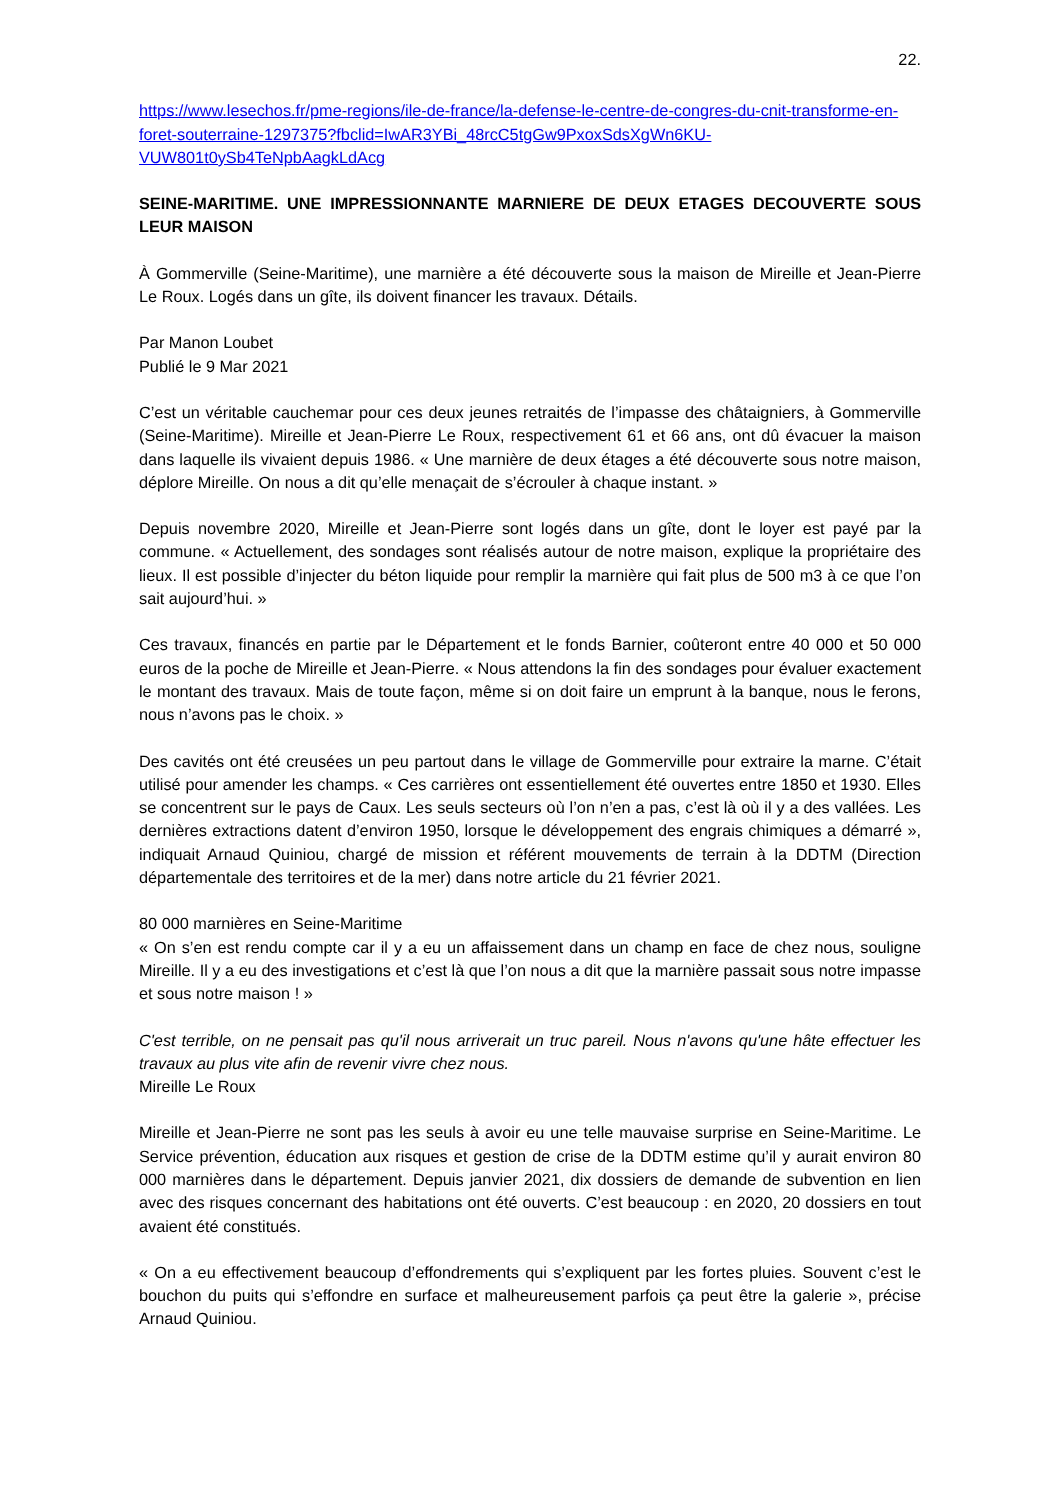22.
https://www.lesechos.fr/pme-regions/ile-de-france/la-defense-le-centre-de-congres-du-cnit-transforme-en-foret-souterraine-1297375?fbclid=IwAR3YBi_48rcC5tgGw9PxoxSdsXgWn6KU-VUW801t0ySb4TeNpbAagkLdAcg
SEINE-MARITIME. UNE IMPRESSIONNANTE MARNIERE DE DEUX ETAGES DECOUVERTE SOUS LEUR MAISON
À Gommerville (Seine-Maritime), une marnière a été découverte sous la maison de Mireille et Jean-Pierre Le Roux. Logés dans un gîte, ils doivent financer les travaux. Détails.
Par Manon Loubet
Publié le 9 Mar 2021
C’est un véritable cauchemar pour ces deux jeunes retraités de l’impasse des châtaigniers, à Gommerville (Seine-Maritime). Mireille et Jean-Pierre Le Roux, respectivement 61 et 66 ans, ont dû évacuer la maison dans laquelle ils vivaient depuis 1986. « Une marnière de deux étages a été découverte sous notre maison, déplore Mireille. On nous a dit qu’elle menaçait de s’écrouler à chaque instant. »
Depuis novembre 2020, Mireille et Jean-Pierre sont logés dans un gîte, dont le loyer est payé par la commune. « Actuellement, des sondages sont réalisés autour de notre maison, explique la propriétaire des lieux. Il est possible d’injecter du béton liquide pour remplir la marnière qui fait plus de 500 m3 à ce que l’on sait aujourd’hui. »
Ces travaux, financés en partie par le Département et le fonds Barnier, coûteront entre 40 000 et 50 000 euros de la poche de Mireille et Jean-Pierre. « Nous attendons la fin des sondages pour évaluer exactement le montant des travaux. Mais de toute façon, même si on doit faire un emprunt à la banque, nous le ferons, nous n’avons pas le choix. »
Des cavités ont été creusées un peu partout dans le village de Gommerville pour extraire la marne. C’était utilisé pour amender les champs. « Ces carrières ont essentiellement été ouvertes entre 1850 et 1930. Elles se concentrent sur le pays de Caux. Les seuls secteurs où l’on n’en a pas, c’est là où il y a des vallées. Les dernières extractions datent d’environ 1950, lorsque le développement des engrais chimiques a démarré », indiquait Arnaud Quiniou, chargé de mission et référent mouvements de terrain à la DDTM (Direction départementale des territoires et de la mer) dans notre article du 21 février 2021.
80 000 marnières en Seine-Maritime
« On s’en est rendu compte car il y a eu un affaissement dans un champ en face de chez nous, souligne Mireille. Il y a eu des investigations et c’est là que l’on nous a dit que la marnière passait sous notre impasse et sous notre maison ! »
C'est terrible, on ne pensait pas qu'il nous arriverait un truc pareil. Nous n'avons qu'une hâte effectuer les travaux au plus vite afin de revenir vivre chez nous.
Mireille Le Roux
Mireille et Jean-Pierre ne sont pas les seuls à avoir eu une telle mauvaise surprise en Seine-Maritime. Le Service prévention, éducation aux risques et gestion de crise de la DDTM estime qu’il y aurait environ 80 000 marnières dans le département. Depuis janvier 2021, dix dossiers de demande de subvention en lien avec des risques concernant des habitations ont été ouverts. C’est beaucoup : en 2020, 20 dossiers en tout avaient été constitués.
« On a eu effectivement beaucoup d’effondrements qui s’expliquent par les fortes pluies. Souvent c’est le bouchon du puits qui s’effondre en surface et malheureusement parfois ça peut être la galerie », précise Arnaud Quiniou.